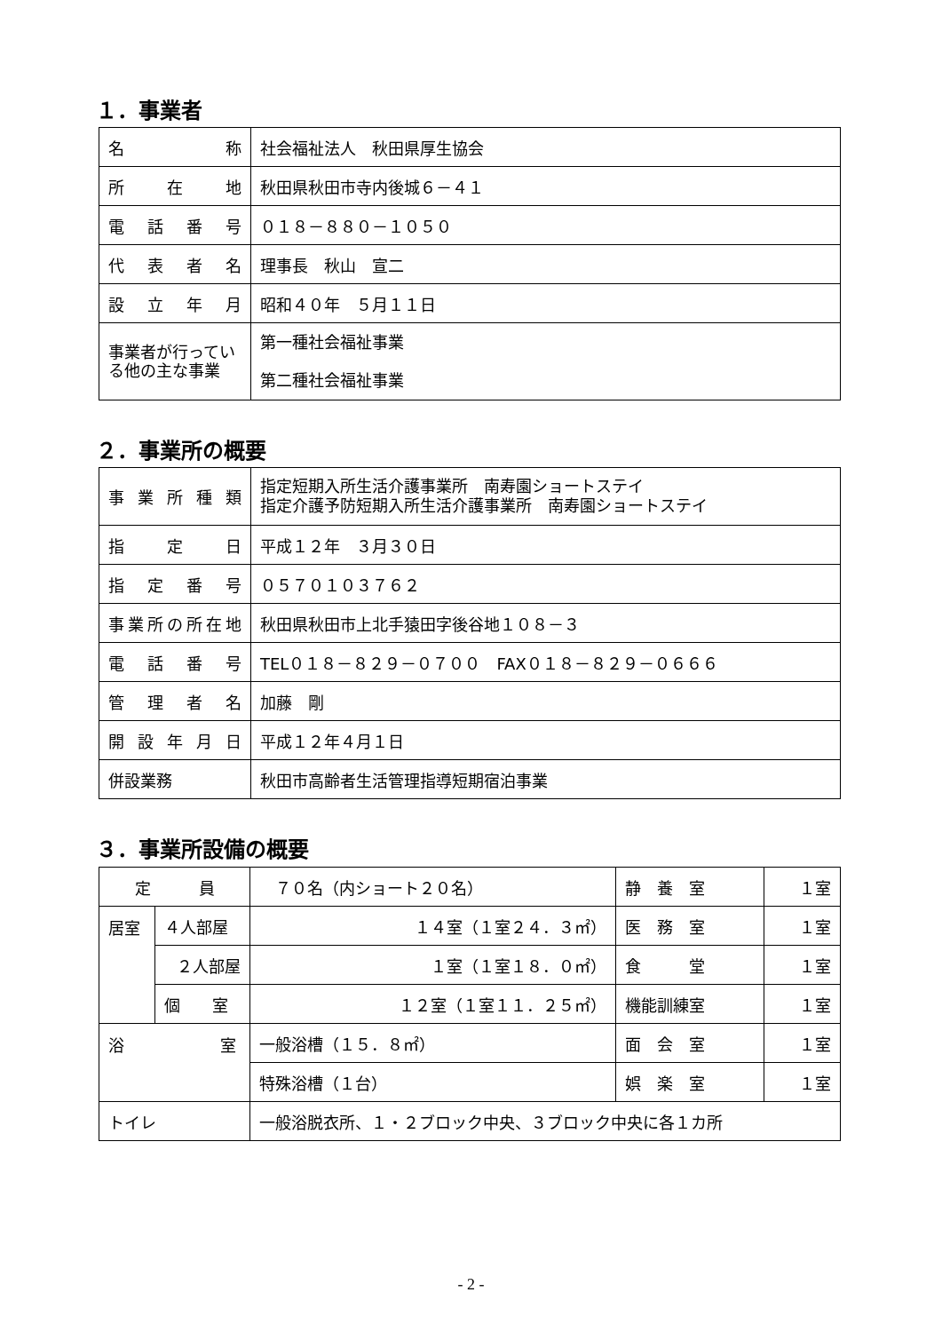１．事業者
| 名称 | 社会福祉法人 秋田県厚生協会 |
| 所在地 | 秋田県秋田市寺内後城６－４１ |
| 電話番号 | ０１８－８８０－１０５０ |
| 代表者名 | 理事長 秋山 宣二 |
| 設立年月 | 昭和４０年 ５月１１日 |
| 事業者が行っている他の主な事業 | 第一種社会福祉事業 第二種社会福祉事業 |
２．事業所の概要
| 事業所種類 | 指定短期入所生活介護事業所 南寿園ショートステイ 指定介護予防短期入所生活介護事業所 南寿園ショートステイ |
| 指定日 | 平成１２年 ３月３０日 |
| 指定番号 | ０５７０１０３７６２ |
| 事業所の所在地 | 秋田県秋田市上北手猿田字後谷地１０８－３ |
| 電話番号 | TEL０１８－８２９－０７００ FAX０１８－８２９－０６６６ |
| 管理者名 | 加藤 剛 |
| 開設年月日 | 平成１２年４月１日 |
| 併設業務 | 秋田市高齢者生活管理指導短期宿泊事業 |
３．事業所設備の概要
| 定 員 | | ７０名（内ショート２０名） | 静 養 室 | １室 |
| 居室 | ４人部屋 | １４室（１室２４．３㎡） | 医 務 室 | １室 |
| | ２人部屋 | １室（１室１８．０㎡） | 食 堂 | １室 |
| | 個 室 | １２室（１室１１．２５㎡） | 機能訓練室 | １室 |
| 浴 室 | | 一般浴槽（１５．８㎡） | 面 会 室 | １室 |
| | | 特殊浴槽（１台） | 娯 楽 室 | １室 |
| トイレ | | 一般浴脱衣所、１・２ブロック中央、３ブロック中央に各１カ所 | | |
- 2 -